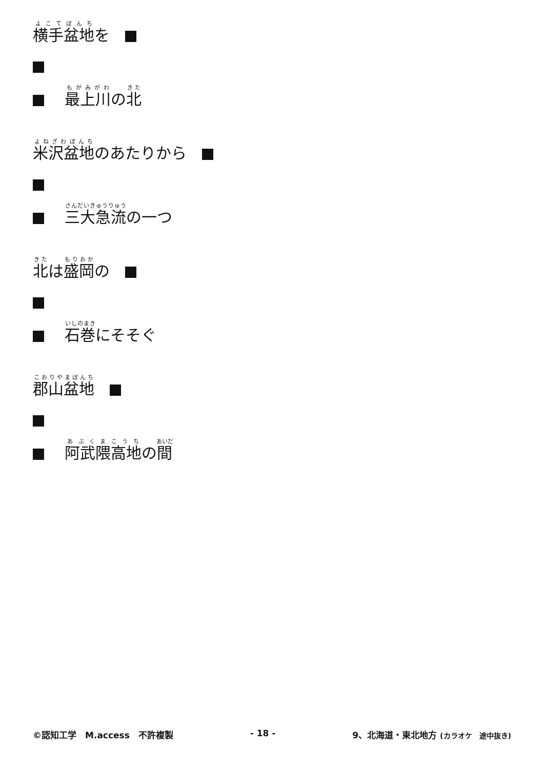横手盆地を　
最上川の北
米沢盆地のあたりから　
三大急流の一つ
北は盛岡の　
石巻にそそぐ
郡山盆地　
阿武隈高地の間
©認知工学　M.access　不許複製 - 18 - 9、北海道・東北地方 (カラオケ　途中抜き)